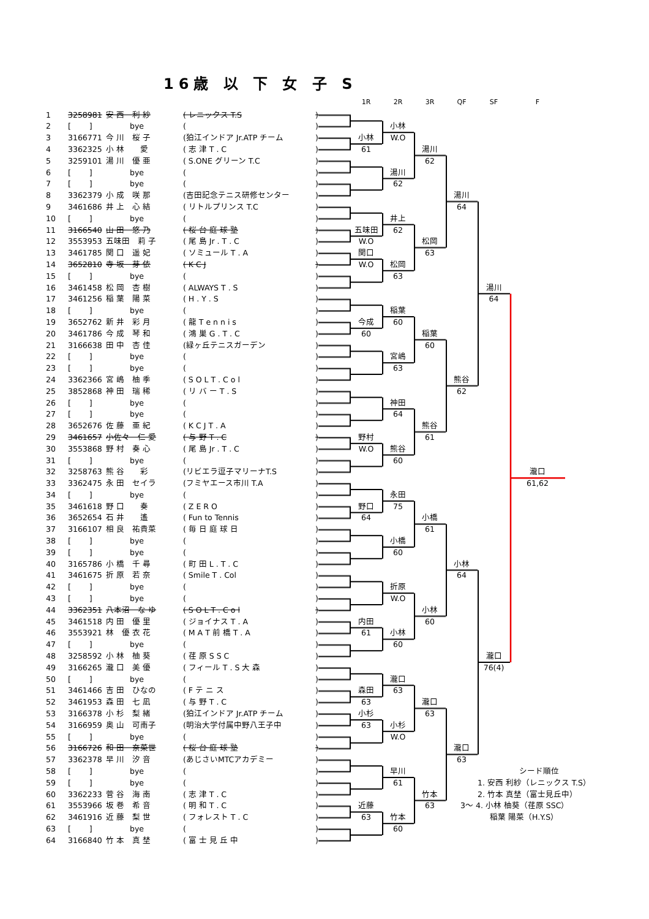16歳 以 下 女 子 S
| | | | | | 1R | 2R | 3R | QF | SF | F | |
| --- | --- | --- | --- | --- | --- | --- | --- | --- | --- | --- | --- |
| 1 | 3258981 | 安 西 利 紗 | ( レニックス T.S ) | | | | | | | | |
| 2 | [ ] | bye | ( ) | | | 小林 | | | | | |
| 3 | 3166771 | 今 川 桜 子 | (狛江インドア Jr.ATP チーム ) | | 小林 | W.O | | | | | |
| 4 | 3362325 | 小 林 愛 | ( 志 津 T . C ) | | 61 | | 湯川 | | | | |
| 5 | 3259101 | 湯 川 優 亜 | ( S.ONE グリーン T.C ) | | | | 62 | | | | |
| 6 | [ ] | bye | ( ) | | | 湯川 | | | | | |
| 7 | [ ] | bye | ( ) | | | 62 | | | | | |
| 8 | 3362379 | 小 成 咲 那 | (吉田記念テニス研修センター ) | | | | | 湯川 | | | |
| 9 | 3461686 | 井 上 心 結 | ( リトルプリンス T.C ) | | | | | 64 | | | |
| 10 | [ ] | bye | ( ) | | | 井上 | | | | | |
| 11 | 3166540 | 山 田 悠 乃 | ( 桜 台 庭 球 塾 ) | | 五味田 | 62 | | | | | |
| 12 | 3553953 | 五味田 莉 子 | ( 尾 島 Jr . T . C ) | | W.O | | 松岡 | | | | |
| 13 | 3461785 | 関 口 遥 妃 | ( ソミュール T . A ) | | 関口 | | 63 | | | | |
| 14 | 3652810 | 寺 坂 芽 依 | ( K C J ) | | W.O | 松岡 | | | | | |
| 15 | [ ] | bye | ( ) | | | 63 | | | | | |
| 16 | 3461458 | 松 岡 杏 樹 | ( ALWAYS T . S ) | | | | | | 湯川 | | |
| 17 | 3461256 | 稲 葉 陽 菜 | ( H . Y . S ) | | | | | | 64 | | |
| 18 | [ ] | bye | ( ) | | | 稲葉 | | | | | |
| 19 | 3652762 | 新 井 彩 月 | ( 龍 T e n n i s ) | | 今成 | 60 | | | | | |
| 20 | 3461786 | 今 成 琴 和 | ( 鴻 巣 G . T . C ) | | 60 | | 稲葉 | | | | |
| 21 | 3166638 | 田 中 杏 佳 | (緑ヶ丘テニスガーデン ) | | | | 60 | | | | |
| 22 | [ ] | bye | ( ) | | | 宮嶋 | | | | | |
| 23 | [ ] | bye | ( ) | | | 63 | | | | | |
| 24 | 3362366 | 宮 嶋 柚 季 | ( S O L T . C o l ) | | | | | 熊谷 | | | |
| 25 | 3852868 | 神 田 瑞 稀 | ( リ バ ー T . S ) | | | | | 62 | | | |
| 26 | [ ] | bye | ( ) | | | 神田 | | | | | |
| 27 | [ ] | bye | ( ) | | | 64 | | | | | |
| 28 | 3652676 | 佐 藤 亜 紀 | ( K C J T . A ) | | | | 熊谷 | | | | |
| 29 | 3461657 | 小佐々 仁 愛 | ( 与 野 T . C ) | | 野村 | | 61 | | | | |
| 30 | 3553868 | 野 村 奏 心 | ( 尾 島 Jr . T . C ) | | W.O | 熊谷 | | | | | |
| 31 | [ ] | bye | ( ) | | | 60 | | | | | |
| 32 | 3258763 | 熊 谷 彩 | (リビエラ逗子マリーナT.S ) | | | | | | | 瀧口 | |
| 33 | 3362475 | 永 田 セイラ | (フミヤエース市川 T.A ) | | | | | | | 61,62 | |
| 34 | [ ] | bye | ( ) | | | 永田 | | | | | |
| 35 | 3461618 | 野 口 奏 | ( Z E R O ) | | 野口 | 75 | | | | | |
| 36 | 3652654 | 石 井 遙 | ( Fun to Tennis ) | | 64 | | 小橋 | | | | |
| 37 | 3166107 | 相 良 祐貴菜 | ( 毎 日 庭 球 日 ) | | | | 61 | | | | |
| 38 | [ ] | bye | ( ) | | | 小橋 | | | | | |
| 39 | [ ] | bye | ( ) | | | 60 | | | | | |
| 40 | 3165786 | 小 橋 千 尋 | ( 町 田 L . T . C ) | | | | | 小林 | | | |
| 41 | 3461675 | 折 原 若 奈 | ( Smile T . Col ) | | | | | 64 | | | |
| 42 | [ ] | bye | ( ) | | | 折原 | | | | | |
| 43 | [ ] | bye | ( ) | | | W.O | | | | | |
| 44 | 3362351 | 八本沼 な ゆ | ( S O L T . C o l ) | | | | 小林 | | | | |
| 45 | 3461518 | 内 田 優 里 | ( ジョイナス T . A ) | | 内田 | | 60 | | | | |
| 46 | 3553921 | 林 優 衣 花 | ( M A T 前 橋 T . A ) | | 61 | 小林 | | | | | |
| 47 | [ ] | bye | ( ) | | | 60 | | | | | |
| 48 | 3258592 | 小 林 柚 葵 | ( 荏 原 S S C ) | | | | | | 瀧口 | | |
| 49 | 3166265 | 瀧 口 美 優 | ( フィール T . S 大 森 ) | | | | | | 76(4) | | |
| 50 | [ ] | bye | ( ) | | | 瀧口 | | | | | |
| 51 | 3461466 | 吉 田 ひなの | ( F テ ニ ス ) | | 森田 | 63 | | | | | |
| 52 | 3461953 | 森 田 七 凪 | ( 与 野 T . C ) | | 63 | | 瀧口 | | | | |
| 53 | 3166378 | 小 杉 梨 緒 | (狛江インドア Jr.ATP チーム ) | | 小杉 | | 63 | | | | |
| 54 | 3166959 | 奥 山 可南子 | (明治大学付属中野八王子中 ) | | 63 | 小杉 | | | | | |
| 55 | [ ] | bye | ( ) | | | W.O | | | | | |
| 56 | 3166726 | 和 田 奈菜世 | ( 桜 台 庭 球 塾 ) | | | | | 瀧口 | | | |
| 57 | 3362378 | 早 川 汐 音 | (あじさいMTCアカデミー ) | | | | | 63 | | | |
| 58 | [ ] | bye | ( ) | | | 早川 | | シード順位 | | | |
| 59 | [ ] | bye | ( ) | | | 61 | | 1. 安西 利紗（レニックス T.S） | | | |
| 60 | 3362233 | 菅 谷 海 南 | ( 志 津 T . C ) | | | | 竹本 | 2. 竹本 真埜（富士見丘中） | | | |
| 61 | 3553966 | 坂 巻 希 音 | ( 明 和 T . C ) | | 近藤 | | 63 | 3〜 4. 小林 柚葵（荏原 SSC） | | | |
| 62 | 3461916 | 近 藤 梨 世 | ( フォレスト T . C ) | | 63 | 竹本 | | 稲葉 陽菜（H.Y.S） | | | |
| 63 | [ ] | bye | ( ) | | | 60 | | | | | |
| 64 | 3166840 | 竹 本 真 埜 | ( 富 士 見 丘 中 ) | | | | | | | | |